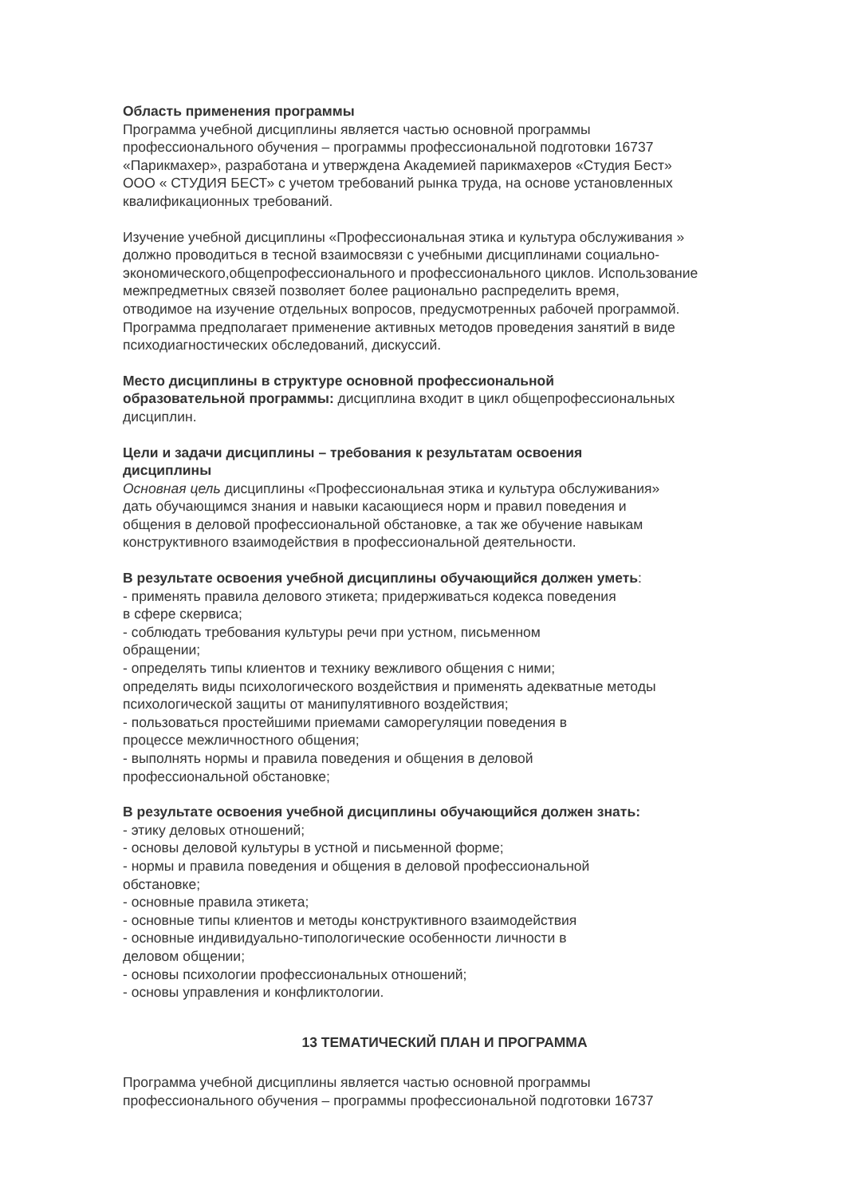Область применения программы
Программа учебной дисциплины является частью основной программы
профессионального обучения – программы профессиональной подготовки 16737
«Парикмахер», разработана и утверждена Академией парикмахеров «Студия Бест»
ООО « СТУДИЯ БЕСТ» с учетом требований рынка труда, на основе установленных
квалификационных требований.
Изучение учебной дисциплины «Профессиональная этика и культура обслуживания »
должно проводиться в тесной взаимосвязи с учебными дисциплинами социально-
экономического,общепрофессионального и профессионального циклов. Использование
межпредметных связей позволяет более рационально распределить время,
отводимое на изучение отдельных вопросов, предусмотренных рабочей программой.
Программа предполагает применение активных методов проведения занятий в виде
психодиагностических обследований, дискуссий.
Место дисциплины в структуре основной профессиональной
образовательной программы: дисциплина входит в цикл общепрофессиональных
дисциплин.
Цели и задачи дисциплины – требования к результатам освоения
дисциплины
Основная цель дисциплины «Профессиональная этика и культура обслуживания»
дать обучающимся знания и навыки касающиеся норм и правил поведения и
общения в деловой профессиональной обстановке, а так же обучение навыкам
конструктивного взаимодействия в профессиональной деятельности.
В результате освоения учебной дисциплины обучающийся должен уметь:
- применять правила делового этикета; придерживаться кодекса поведения
в сфере скервиса;
- соблюдать требования культуры речи при устном, письменном
обращении;
- определять типы клиентов и технику вежливого общения с ними;
определять виды психологического воздействия и применять адекватные методы
психологической защиты от манипулятивного воздействия;
- пользоваться простейшими приемами саморегуляции поведения в
процессе межличностного общения;
- выполнять нормы и правила поведения и общения в деловой
профессиональной обстановке;
В результате освоения учебной дисциплины обучающийся должен знать:
- этику деловых отношений;
- основы деловой культуры в устной и письменной форме;
- нормы и правила поведения и общения в деловой профессиональной
обстановке;
- основные правила этикета;
- основные типы клиентов и методы конструктивного взаимодействия
- основные индивидуально-типологические особенности личности в
деловом общении;
- основы психологии профессиональных отношений;
- основы управления и конфликтологии.
13 ТЕМАТИЧЕСКИЙ ПЛАН И ПРОГРАММА
Программа учебной дисциплины является частью основной программы
профессионального обучения – программы профессиональной подготовки 16737